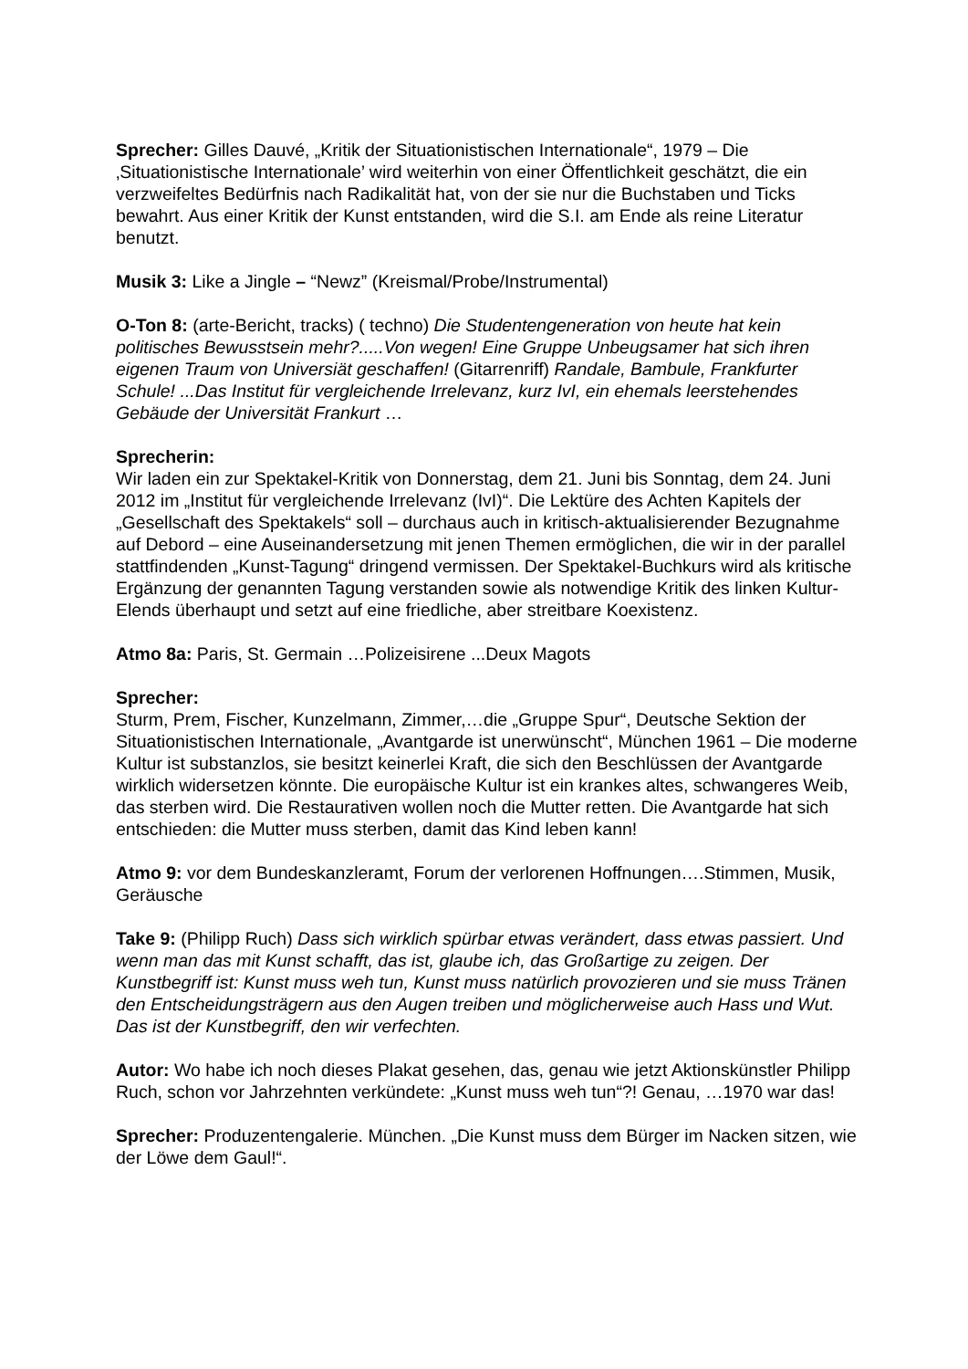Sprecher: Gilles Dauvé, „Kritik der Situationistischen Internationale“, 1979 – Die ‚Situationistische Internationale’ wird weiterhin von einer Öffentlichkeit geschätzt, die ein verzweifeltes Bedürfnis nach Radikalität hat, von der sie nur die Buchstaben und Ticks bewahrt. Aus einer Kritik der Kunst entstanden, wird die S.I. am Ende als reine Literatur benutzt.
Musik 3: Like a Jingle – “Newz” (Kreismal/Probe/Instrumental)
O-Ton 8: (arte-Bericht, tracks) ( techno) Die Studentengeneration von heute hat kein politisches Bewusstsein mehr?.....Von wegen! Eine Gruppe Unbeugsamer hat sich ihren eigenen Traum von Universiät geschaffen! (Gitarrenriff) Randale, Bambule, Frankfurter Schule! ...Das Institut für vergleichende Irrelevanz, kurz IvI, ein ehemals leerstehendes Gebäude der Universität Frankurt …
Sprecherin:
Wir laden ein zur Spektakel-Kritik von Donnerstag, dem 21. Juni bis Sonntag, dem 24. Juni 2012 im „Institut für vergleichende Irrelevanz (IvI)“. Die Lektüre des Achten Kapitels der „Gesellschaft des Spektakels“ soll – durchaus auch in kritisch-aktualisierender Bezugnahme auf Debord – eine Auseinandersetzung mit jenen Themen ermöglichen, die wir in der parallel stattfindenden „Kunst-Tagung“ dringend vermissen. Der Spektakel-Buchkurs wird als kritische Ergänzung der genannten Tagung verstanden sowie als notwendige Kritik des linken Kultur-Elends überhaupt und setzt auf eine friedliche, aber streitbare Koexistenz.
Atmo 8a: Paris, St. Germain …Polizeisirene ...Deux Magots
Sprecher:
Sturm, Prem, Fischer, Kunzelmann, Zimmer,…die „Gruppe Spur“, Deutsche Sektion der Situationistischen Internationale, „Avantgarde ist unerwünscht“, München 1961 – Die moderne Kultur ist substanzlos, sie besitzt keinerlei Kraft, die sich den Beschlüssen der Avantgarde wirklich widersetzen könnte. Die europäische Kultur ist ein krankes altes, schwangeres Weib, das sterben wird. Die Restaurativen wollen noch die Mutter retten. Die Avantgarde hat sich entschieden: die Mutter muss sterben, damit das Kind leben kann!
Atmo 9: vor dem Bundeskanzleramt, Forum der verlorenen Hoffnungen….Stimmen, Musik, Geräusche
Take 9: (Philipp Ruch) Dass sich wirklich spürbar etwas verändert, dass etwas passiert. Und wenn man das mit Kunst schafft, das ist, glaube ich, das Großartige zu zeigen. Der Kunstbegriff ist: Kunst muss weh tun, Kunst muss natürlich provozieren und sie muss Tränen den Entscheidungsträgern aus den Augen treiben und möglicherweise auch Hass und Wut. Das ist der Kunstbegriff, den wir verfechten.
Autor: Wo habe ich noch dieses Plakat gesehen, das, genau wie jetzt Aktionskünstler Philipp Ruch, schon vor Jahrzehnten verkündete: „Kunst muss weh tun“?! Genau, …1970 war das!
Sprecher: Produzentengalerie. München. „Die Kunst muss dem Bürger im Nacken sitzen, wie der Löwe dem Gaul!“.